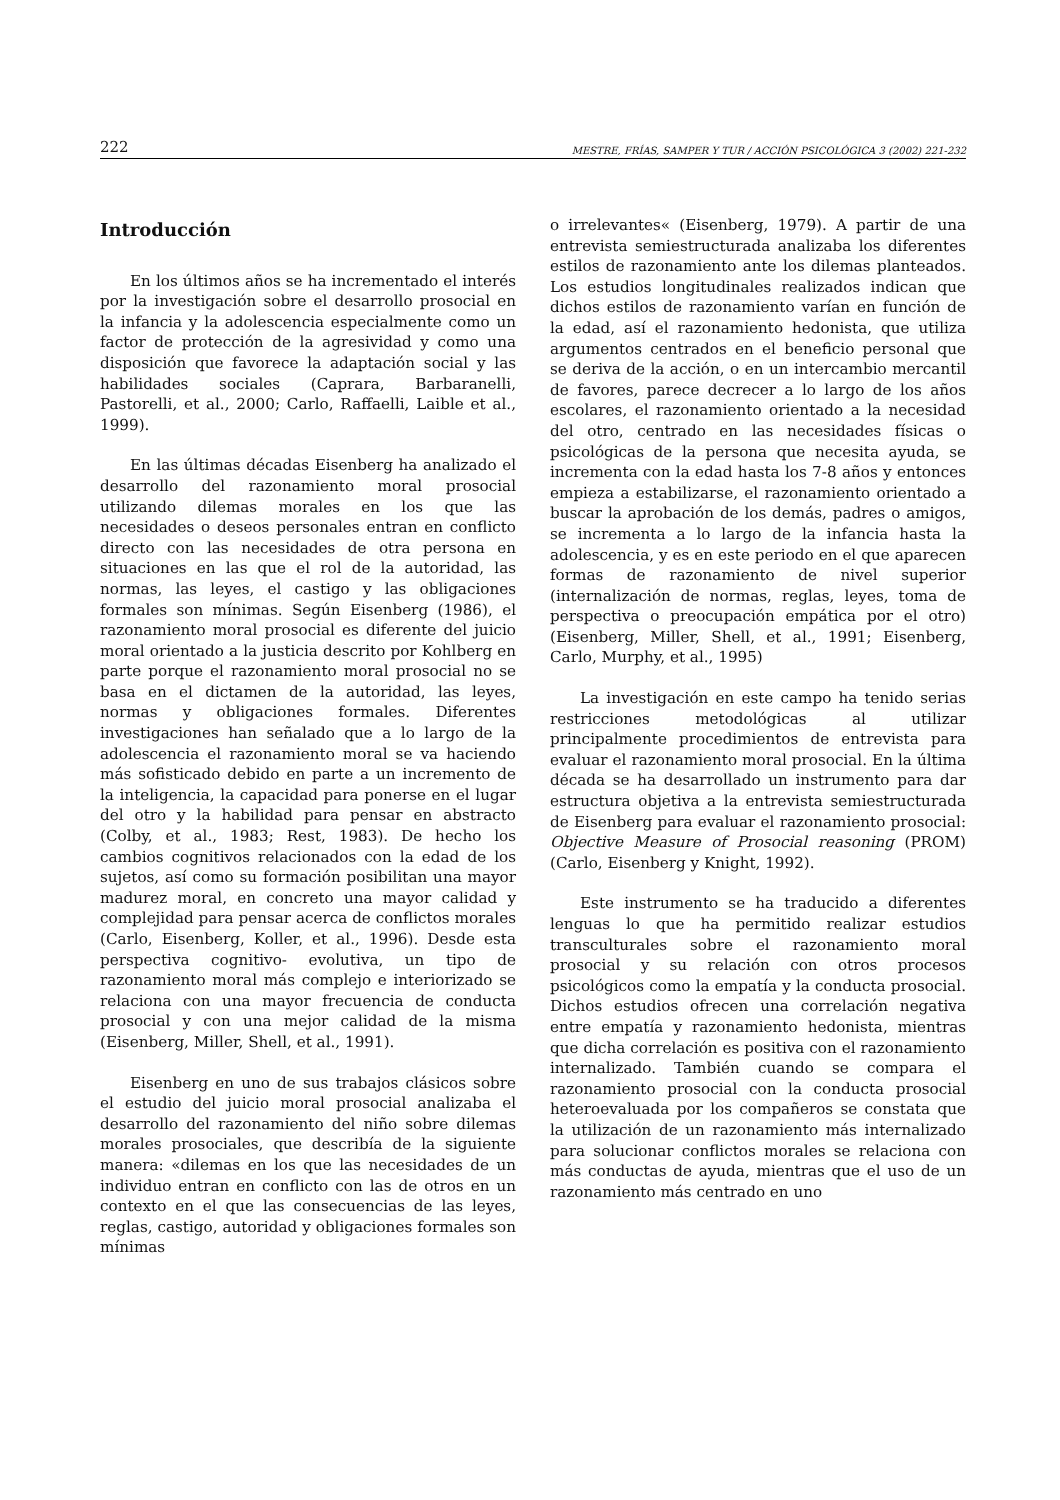222 MESTRE, FRÍAS, SAMPER Y TUR / ACCIÓN PSICOLÓGICA 3 (2002) 221-232
Introducción
En los últimos años se ha incrementado el interés por la investigación sobre el desarrollo prosocial en la infancia y la adolescencia especialmente como un factor de protección de la agresividad y como una disposición que favorece la adaptación social y las habilidades sociales (Caprara, Barbaranelli, Pastorelli, et al., 2000; Carlo, Raffaelli, Laible et al., 1999).
En las últimas décadas Eisenberg ha analizado el desarrollo del razonamiento moral prosocial utilizando dilemas morales en los que las necesidades o deseos personales entran en conflicto directo con las necesidades de otra persona en situaciones en las que el rol de la autoridad, las normas, las leyes, el castigo y las obligaciones formales son mínimas. Según Eisenberg (1986), el razonamiento moral prosocial es diferente del juicio moral orientado a la justicia descrito por Kohlberg en parte porque el razonamiento moral prosocial no se basa en el dictamen de la autoridad, las leyes, normas y obligaciones formales. Diferentes investigaciones han señalado que a lo largo de la adolescencia el razonamiento moral se va haciendo más sofisticado debido en parte a un incremento de la inteligencia, la capacidad para ponerse en el lugar del otro y la habilidad para pensar en abstracto (Colby, et al., 1983; Rest, 1983). De hecho los cambios cognitivos relacionados con la edad de los sujetos, así como su formación posibilitan una mayor madurez moral, en concreto una mayor calidad y complejidad para pensar acerca de conflictos morales (Carlo, Eisenberg, Koller, et al., 1996). Desde esta perspectiva cognitivo- evolutiva, un tipo de razonamiento moral más complejo e interiorizado se relaciona con una mayor frecuencia de conducta prosocial y con una mejor calidad de la misma (Eisenberg, Miller, Shell, et al., 1991).
Eisenberg en uno de sus trabajos clásicos sobre el estudio del juicio moral prosocial analizaba el desarrollo del razonamiento del niño sobre dilemas morales prosociales, que describía de la siguiente manera: «dilemas en los que las necesidades de un individuo entran en conflicto con las de otros en un contexto en el que las consecuencias de las leyes, reglas, castigo, autoridad y obligaciones formales son mínimas
o irrelevantes« (Eisenberg, 1979). A partir de una entrevista semiestructurada analizaba los diferentes estilos de razonamiento ante los dilemas planteados. Los estudios longitudinales realizados indican que dichos estilos de razonamiento varían en función de la edad, así el razonamiento hedonista, que utiliza argumentos centrados en el beneficio personal que se deriva de la acción, o en un intercambio mercantil de favores, parece decrecer a lo largo de los años escolares, el razonamiento orientado a la necesidad del otro, centrado en las necesidades físicas o psicológicas de la persona que necesita ayuda, se incrementa con la edad hasta los 7-8 años y entonces empieza a estabilizarse, el razonamiento orientado a buscar la aprobación de los demás, padres o amigos, se incrementa a lo largo de la infancia hasta la adolescencia, y es en este periodo en el que aparecen formas de razonamiento de nivel superior (internalización de normas, reglas, leyes, toma de perspectiva o preocupación empática por el otro) (Eisenberg, Miller, Shell, et al., 1991; Eisenberg, Carlo, Murphy, et al., 1995)
La investigación en este campo ha tenido serias restricciones metodológicas al utilizar principalmente procedimientos de entrevista para evaluar el razonamiento moral prosocial. En la última década se ha desarrollado un instrumento para dar estructura objetiva a la entrevista semiestructurada de Eisenberg para evaluar el razonamiento prosocial: Objective Measure of Prosocial reasoning (PROM) (Carlo, Eisenberg y Knight, 1992).
Este instrumento se ha traducido a diferentes lenguas lo que ha permitido realizar estudios transculturales sobre el razonamiento moral prosocial y su relación con otros procesos psicológicos como la empatía y la conducta prosocial. Dichos estudios ofrecen una correlación negativa entre empatía y razonamiento hedonista, mientras que dicha correlación es positiva con el razonamiento internalizado. También cuando se compara el razonamiento prosocial con la conducta prosocial heteroevaluada por los compañeros se constata que la utilización de un razonamiento más internalizado para solucionar conflictos morales se relaciona con más conductas de ayuda, mientras que el uso de un razonamiento más centrado en uno